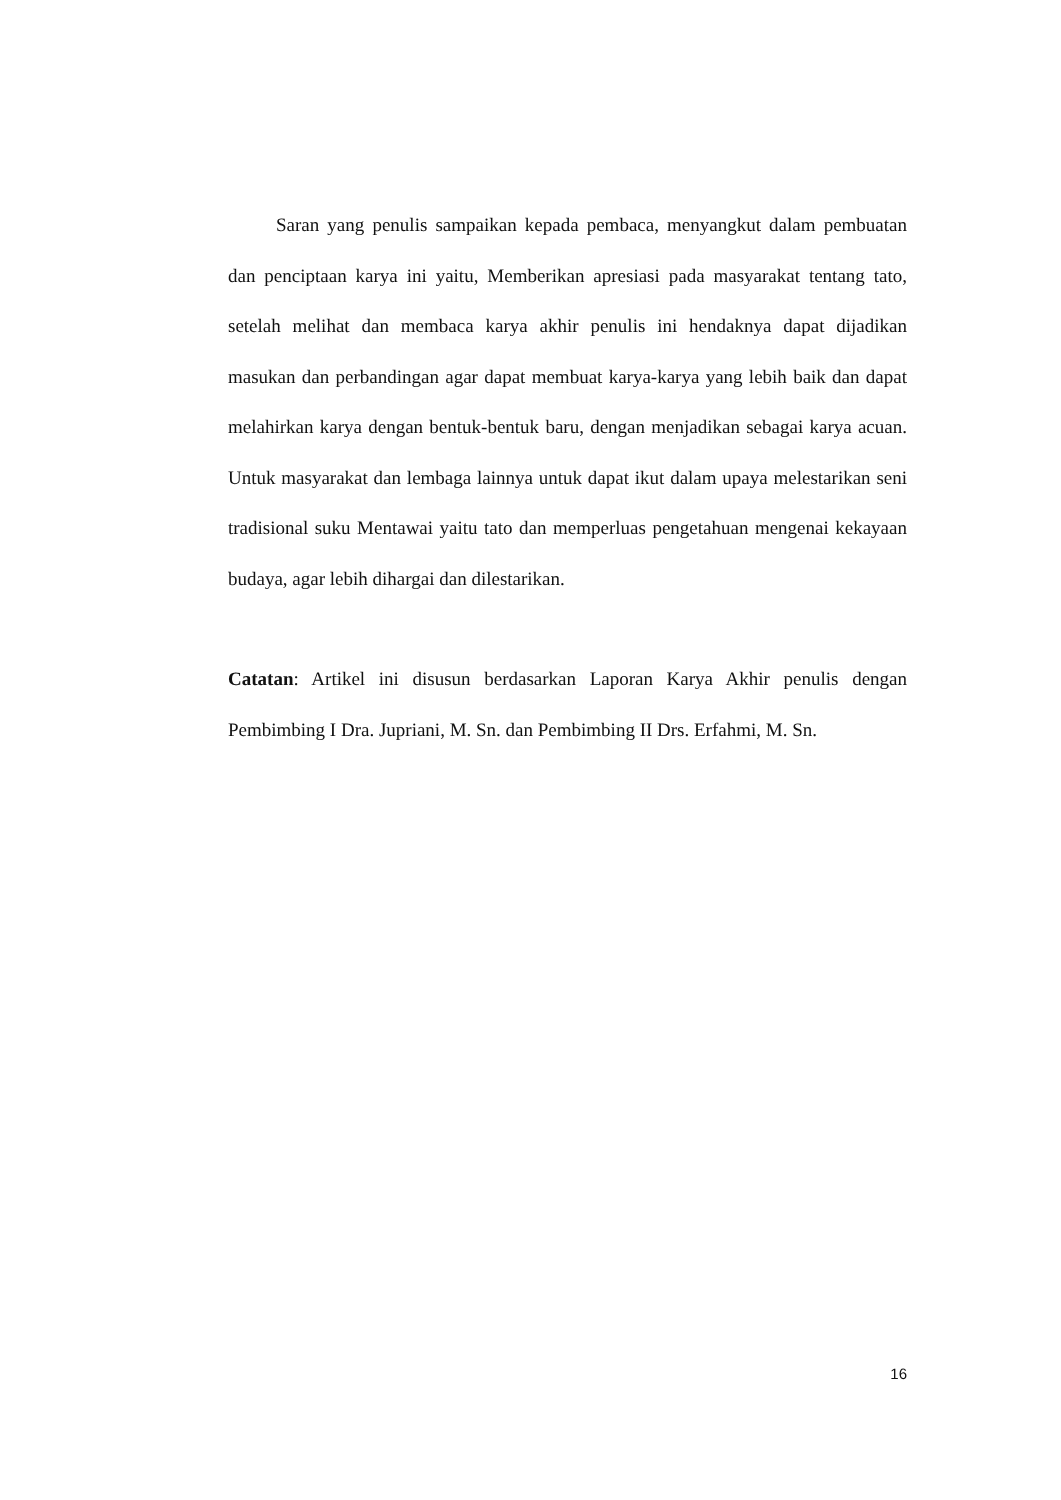Saran yang penulis sampaikan kepada pembaca, menyangkut dalam pembuatan dan penciptaan karya ini yaitu, Memberikan apresiasi pada masyarakat tentang tato, setelah melihat dan membaca karya akhir penulis ini hendaknya dapat dijadikan masukan dan perbandingan agar dapat membuat karya-karya yang lebih baik dan dapat melahirkan karya dengan bentuk-bentuk baru, dengan menjadikan sebagai karya acuan. Untuk masyarakat dan lembaga lainnya untuk dapat ikut dalam upaya melestarikan seni tradisional suku Mentawai yaitu tato dan memperluas pengetahuan mengenai kekayaan budaya, agar lebih dihargai dan dilestarikan.
Catatan: Artikel ini disusun berdasarkan Laporan Karya Akhir penulis dengan Pembimbing I Dra. Jupriani, M. Sn. dan Pembimbing II Drs. Erfahmi, M. Sn.
16